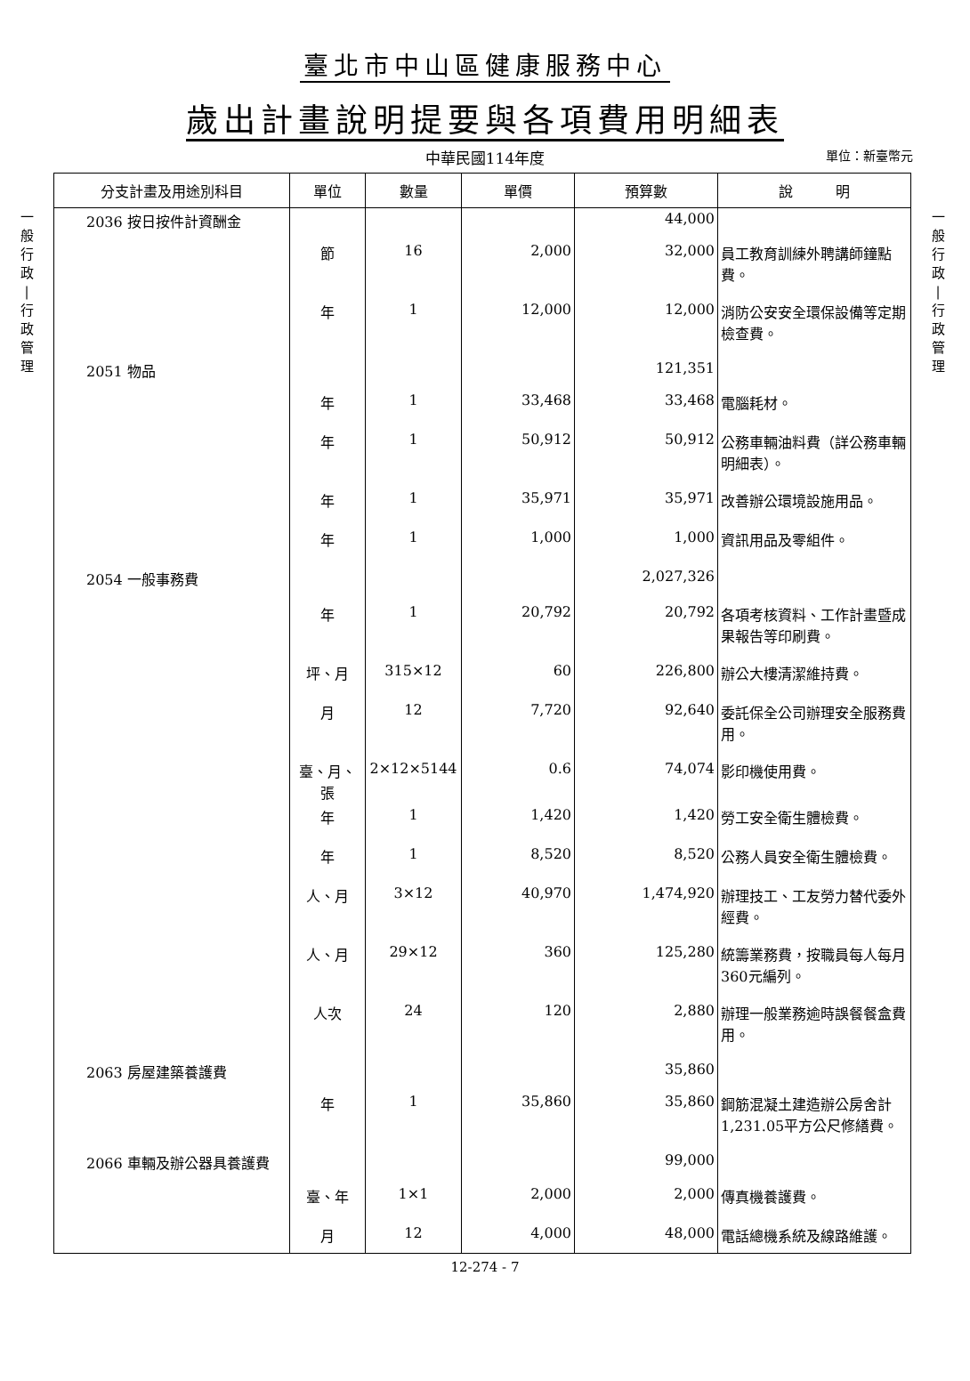臺北市中山區健康服務中心
歲出計畫說明提要與各項費用明細表
中華民國114年度
單位：新臺幣元
一
般
行
政
|
行
政
管
理
| 分支計畫及用途別科目 | 單位 | 數量 | 單價 | 預算數 | 說 明 |
| --- | --- | --- | --- | --- | --- |
| 2036 按日按件計資酬金 | | | | 44,000 | |
| | 節 | 16 | 2,000 | 32,000 | 員工教育訓練外聘講師鐘點費。 |
| | 年 | 1 | 12,000 | 12,000 | 消防公安安全環保設備等定期檢查費。 |
| 2051 物品 | | | | 121,351 | |
| | 年 | 1 | 33,468 | 33,468 | 電腦耗材。 |
| | 年 | 1 | 50,912 | 50,912 | 公務車輛油料費（詳公務車輛明細表）。 |
| | 年 | 1 | 35,971 | 35,971 | 改善辦公環境設施用品。 |
| | 年 | 1 | 1,000 | 1,000 | 資訊用品及零組件。 |
| 2054 一般事務費 | | | | 2,027,326 | |
| | 年 | 1 | 20,792 | 20,792 | 各項考核資料、工作計畫暨成果報告等印刷費。 |
| | 坪、月 | 315×12 | 60 | 226,800 | 辦公大樓清潔維持費。 |
| | 月 | 12 | 7,720 | 92,640 | 委託保全公司辦理安全服務費用。 |
| | 臺、月、張 | 2×12×5144 | 0.6 | 74,074 | 影印機使用費。 |
| | 年 | 1 | 1,420 | 1,420 | 勞工安全衛生體檢費。 |
| | 年 | 1 | 8,520 | 8,520 | 公務人員安全衛生體檢費。 |
| | 人、月 | 3×12 | 40,970 | 1,474,920 | 辦理技工、工友勞力替代委外經費。 |
| | 人、月 | 29×12 | 360 | 125,280 | 統籌業務費，按職員每人每月360元編列。 |
| | 人次 | 24 | 120 | 2,880 | 辦理一般業務逾時誤餐餐盒費用。 |
| 2063 房屋建築養護費 | | | | 35,860 | |
| | 年 | 1 | 35,860 | 35,860 | 鋼筋混凝土建造辦公房舍計1,231.05平方公尺修繕費。 |
| 2066 車輛及辦公器具養護費 | | | | 99,000 | |
| | 臺、年 | 1×1 | 2,000 | 2,000 | 傳真機養護費。 |
| | 月 | 12 | 4,000 | 48,000 | 電話總機系統及線路維護。 |
一
般
行
政
|
行
政
管
理
12-274 - 7